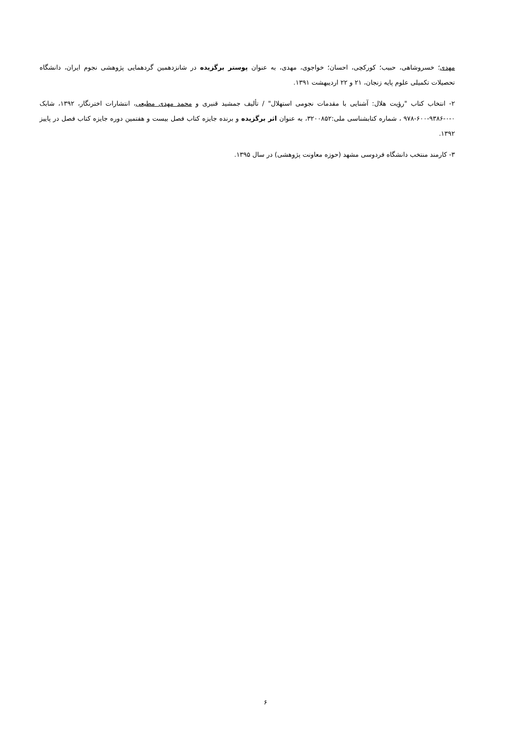مهدی؛ خسروشاهی، حبیب؛ کورکچی، احسان؛ خواجوی، مهدی، به عنوان پوستر برگزیده در شانزدهمین گردهمایی پژوهشی نجوم ایران، دانشگاه تحصیلات تکمیلی علوم پایه زنجان، ۲۱ و ۲۲ اردیبهشت ۱۳۹۱.
۲- انتخاب کتاب "رؤیت هلال: آشنایی با مقدمات نجومی استهلال" / تألیف جمشید قنبری و محمد مهدی مطیعی، انتشارات اخترنگار، ۱۳۹۲، شابک ۰-۰-۹۳۸۶-۶۰۰-۹۷۸ ، شماره کتابشناسی ملی:۳۲۰۰۸۵۲، به عنوان اثر برگزیده و برنده جایزه کتاب فصل بیست و هفتمین دوره جایزه کتاب فصل در پاییز ۱۳۹۲.
۳- کارمند منتخب دانشگاه فردوسی مشهد (حوزه معاونت پژوهشی) در سال ۱۳۹۵.
۶